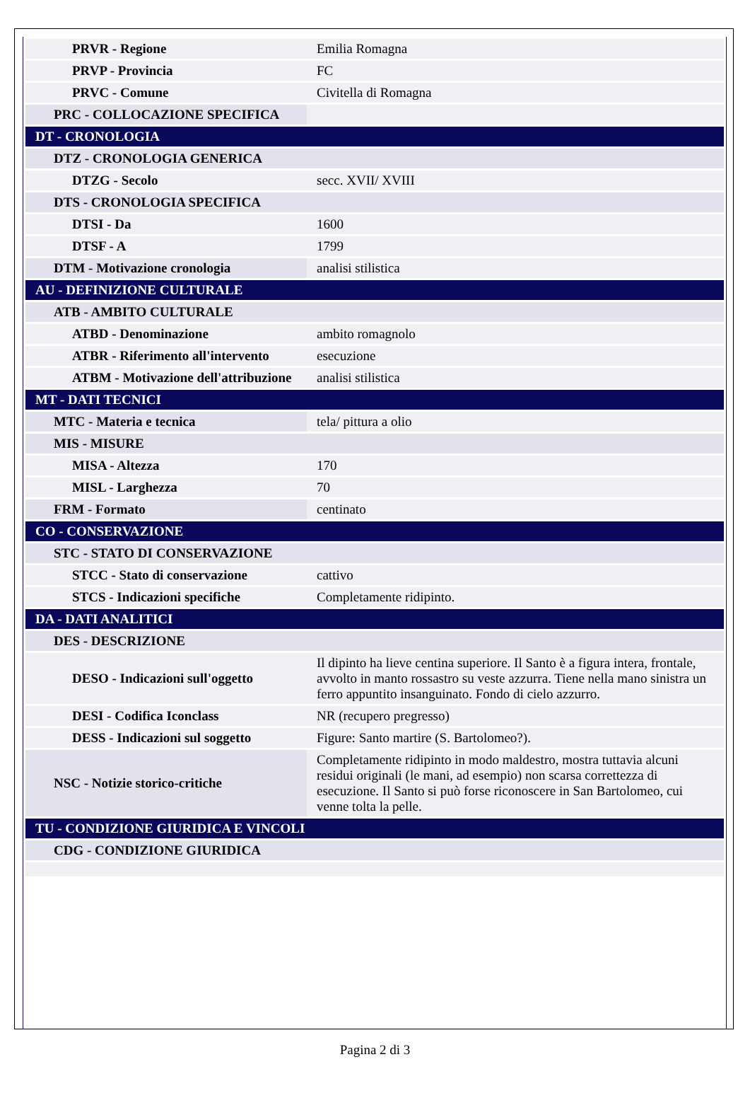| PRVR - Regione | Emilia Romagna |
| PRVP - Provincia | FC |
| PRVC - Comune | Civitella di Romagna |
| PRC - COLLOCAZIONE SPECIFICA | |
| DT - CRONOLOGIA | |
| DTZ - CRONOLOGIA GENERICA | |
| DTZG - Secolo | secc. XVII/ XVIII |
| DTS - CRONOLOGIA SPECIFICA | |
| DTSI - Da | 1600 |
| DTSF - A | 1799 |
| DTM - Motivazione cronologia | analisi stilistica |
| AU - DEFINIZIONE CULTURALE | |
| ATB - AMBITO CULTURALE | |
| ATBD - Denominazione | ambito romagnolo |
| ATBR - Riferimento all'intervento | esecuzione |
| ATBM - Motivazione dell'attribuzione | analisi stilistica |
| MT - DATI TECNICI | |
| MTC - Materia e tecnica | tela/ pittura a olio |
| MIS - MISURE | |
| MISA - Altezza | 170 |
| MISL - Larghezza | 70 |
| FRM - Formato | centinato |
| CO - CONSERVAZIONE | |
| STC - STATO DI CONSERVAZIONE | |
| STCC - Stato di conservazione | cattivo |
| STCS - Indicazioni specifiche | Completamente ridipinto. |
| DA - DATI ANALITICI | |
| DES - DESCRIZIONE | |
| DESO - Indicazioni sull'oggetto | Il dipinto ha lieve centina superiore. Il Santo è a figura intera, frontale, avvolto in manto rossastro su veste azzurra. Tiene nella mano sinistra un ferro appuntito insanguinato. Fondo di cielo azzurro. |
| DESI - Codifica Iconclass | NR (recupero pregresso) |
| DESS - Indicazioni sul soggetto | Figure: Santo martire (S. Bartolomeo?). |
| NSC - Notizie storico-critiche | Completamente ridipinto in modo maldestro, mostra tuttavia alcuni residui originali (le mani, ad esempio) non scarsa correttezza di esecuzione. Il Santo si può forse riconoscere in San Bartolomeo, cui venne tolta la pelle. |
| TU - CONDIZIONE GIURIDICA E VINCOLI | |
| CDG - CONDIZIONE GIURIDICA | |
Pagina 2 di 3